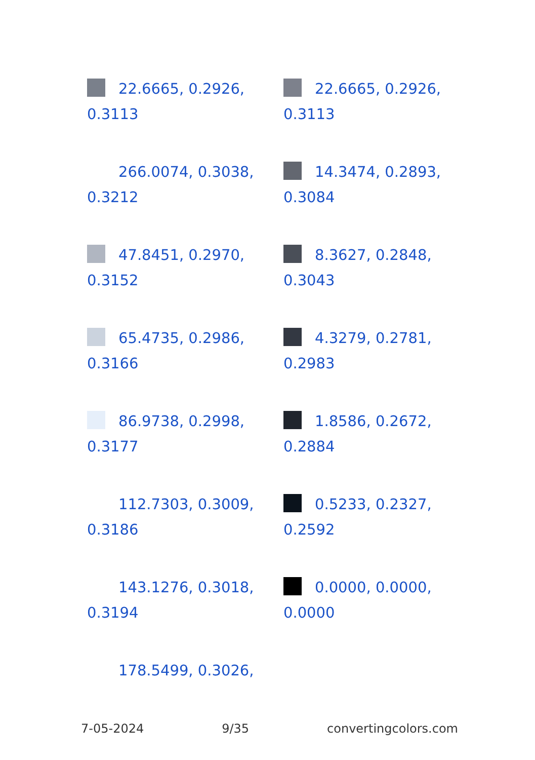22.6665, 0.2926, 0.3113
22.6665, 0.2926, 0.3113
266.0074, 0.3038, 0.3212
14.3474, 0.2893, 0.3084
47.8451, 0.2970, 0.3152
8.3627, 0.2848, 0.3043
65.4735, 0.2986, 0.3166
4.3279, 0.2781, 0.2983
86.9738, 0.2998, 0.3177
1.8586, 0.2672, 0.2884
112.7303, 0.3009, 0.3186
0.5233, 0.2327, 0.2592
143.1276, 0.3018, 0.3194
0.0000, 0.0000, 0.0000
178.5499, 0.3026,
7-05-2024 9/35 convertingcolors.com